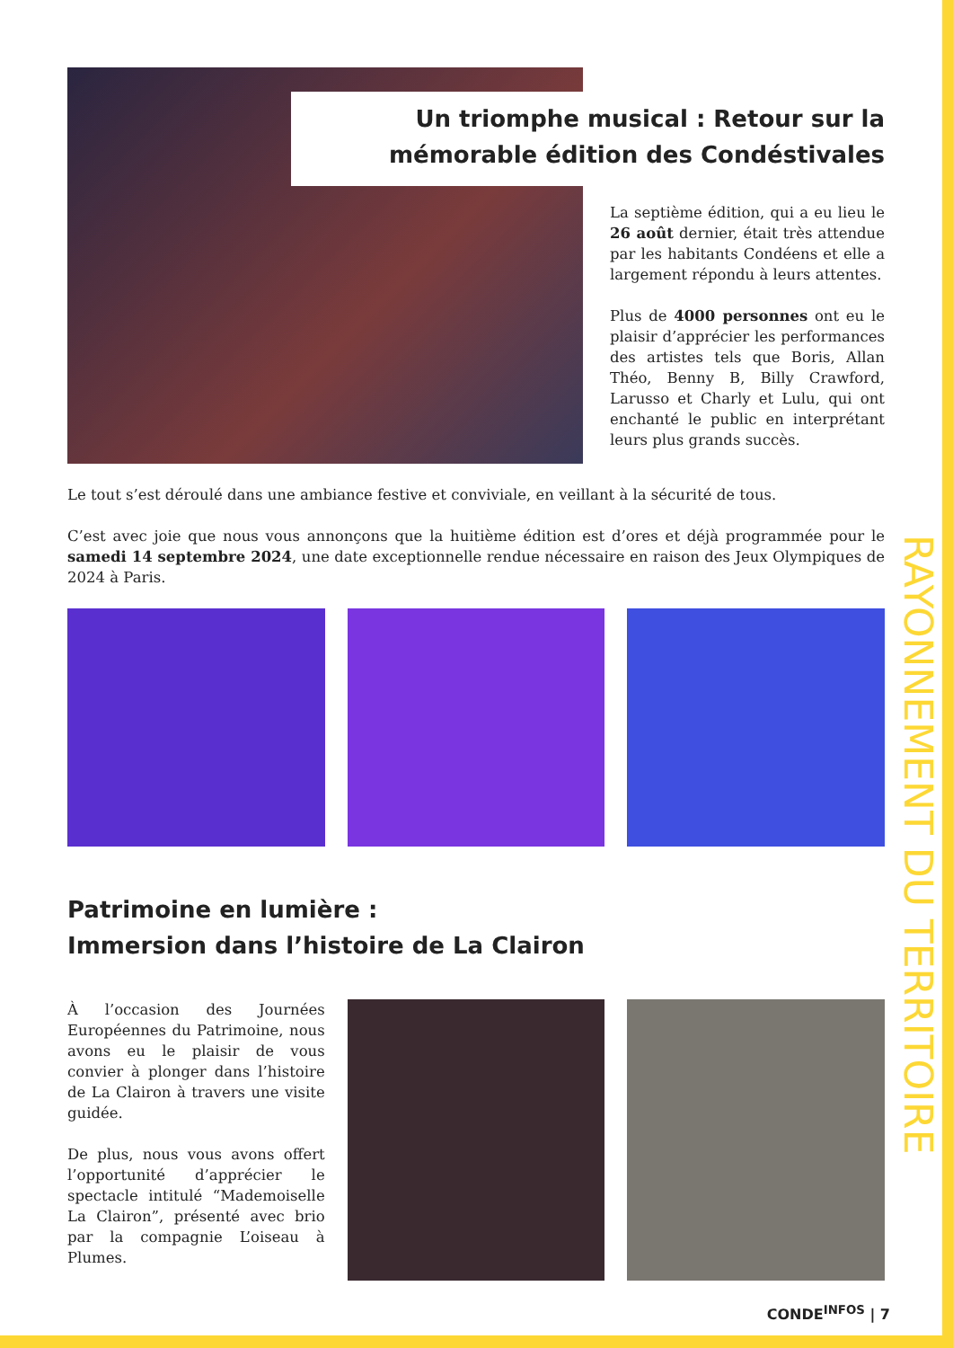RAYONNEMENT DU TERRITOIRE
Un triomphe musical : Retour sur la mémorable édition des Condéstivales
La septième édition, qui a eu lieu le 26 août dernier, était très attendue par les habitants Condéens et elle a largement répondu à leurs attentes.
Plus de 4000 personnes ont eu le plaisir d’apprécier les performances des artistes tels que Boris, Allan Théo, Benny B, Billy Crawford, Larusso et Charly et Lulu, qui ont enchanté le public en interprétant leurs plus grands succès.
Le tout s’est déroulé dans une ambiance festive et conviviale, en veillant à la sécurité de tous.
C’est avec joie que nous vous annonçons que la huitième édition est d’ores et déjà programmée pour le samedi 14 septembre 2024, une date exceptionnelle rendue nécessaire en raison des Jeux Olympiques de 2024 à Paris.
Patrimoine en lumière :
Immersion dans l’histoire de La Clairon
À l’occasion des Journées Européennes du Patrimoine, nous avons eu le plaisir de vous convier à plonger dans l’histoire de La Clairon à travers une visite guidée.
De plus, nous vous avons offert l’opportunité d’apprécier le spectacle intitulé “Mademoiselle La Clairon”, présenté avec brio par la compagnie L’oiseau à Plumes.
CONDE<sup>INFOS</sup> | 7